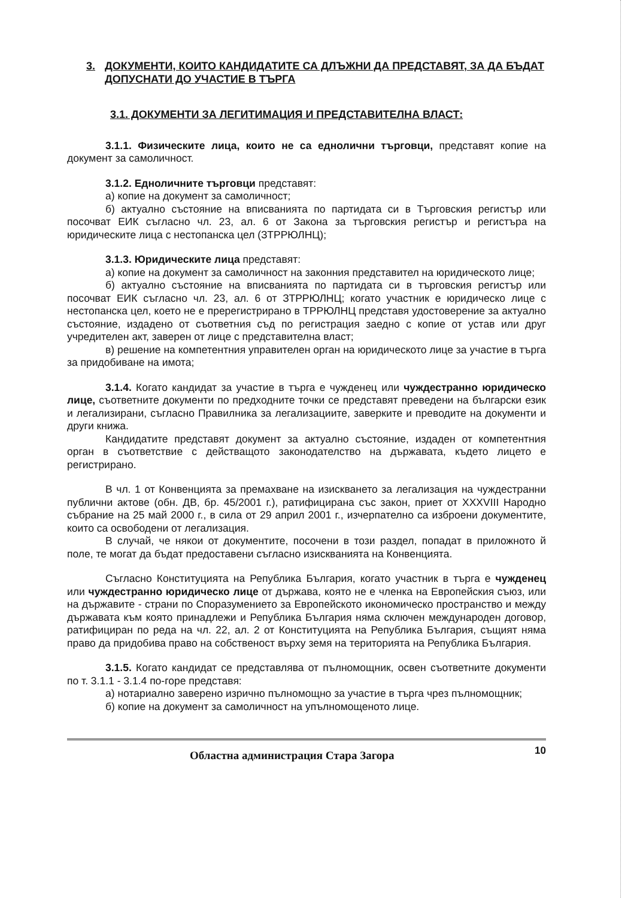3. ДОКУМЕНТИ, КОИТО КАНДИДАТИТЕ СА ДЛЪЖНИ ДА ПРЕДСТАВЯТ, ЗА ДА БЪДАТ ДОПУСНАТИ ДО УЧАСТИЕ В ТЪРГА
3.1. ДОКУМЕНТИ ЗА ЛЕГИТИМАЦИЯ И ПРЕДСТАВИТЕЛНА ВЛАСТ:
3.1.1. Физическите лица, които не са еднолични търговци, представят копие на документ за самоличност.
3.1.2. Едноличните търговци представят:
а) копие на документ за самоличност;
б) актуално състояние на вписванията по партидата си в Търговския регистър или посочват ЕИК съгласно чл. 23, ал. 6 от Закона за търговския регистър и регистъра на юридическите лица с нестопанска цел (ЗТРРЮЛНЦ);
3.1.3. Юридическите лица представят:
а) копие на документ за самоличност на законния представител на юридическото лице;
б) актуално състояние на вписванията по партидата си в търговския регистър или посочват ЕИК съгласно чл. 23, ал. 6 от ЗТРРЮЛНЦ; когато участник е юридическо лице с нестопанска цел, което не е пререгистрирано в ТРРЮЛНЦ представя удостоверение за актуално състояние, издадено от съответния съд по регистрация заедно с копие от устав или друг учредителен акт, заверен от лице с представителна власт;
в) решение на компетентния управителен орган на юридическото лице за участие в търга за придобиване на имота;
3.1.4. Когато кандидат за участие в търга е чужденец или чуждестранно юридическо лице, съответните документи по предходните точки се представят преведени на български език и легализирани, съгласно Правилника за легализациите, заверките и преводите на документи и други книжа.
Кандидатите представят документ за актуално състояние, издаден от компетентния орган в съответствие с действащото законодателство на държавата, където лицето е регистрирано.
В чл. 1 от Конвенцията за премахване на изискването за легализация на чуждестранни публични актове (обн. ДВ, бр. 45/2001 г.), ратифицирана със закон, приет от XXXVIII Народно събрание на 25 май 2000 г., в сила от 29 април 2001 г., изчерпателно са изброени документите, които са освободени от легализация.
В случай, че някои от документите, посочени в този раздел, попадат в приложното й поле, те могат да бъдат предоставени съгласно изискванията на Конвенцията.
Съгласно Конституцията на Република България, когато участник в търга е чужденец или чуждестранно юридическо лице от държава, която не е членка на Европейския съюз, или на държавите - страни по Споразумението за Европейското икономическо пространство и между държавата към която принадлежи и Република България няма сключен международен договор, ратифициран по реда на чл. 22, ал. 2 от Конституцията на Република България, същият няма право да придобива право на собственост върху земя на територията на Република България.
3.1.5. Когато кандидат се представлява от пълномощник, освен съответните документи по т. 3.1.1 - 3.1.4 по-горе представя:
а) нотариално заверено изрично пълномощно за участие в търга чрез пълномощник;
б) копие на документ за самоличност на упълномощеното лице.
Областна администрация Стара Загора 10